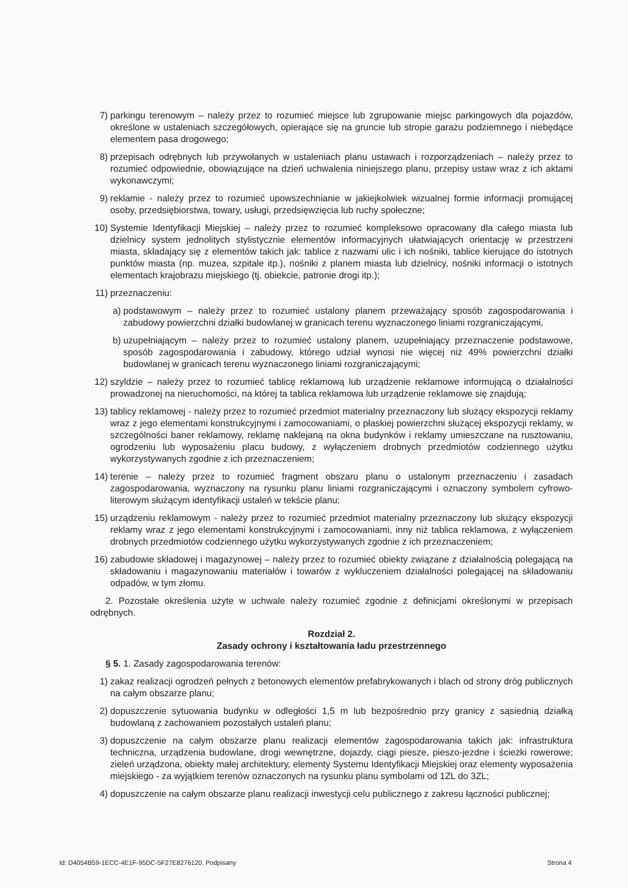7) parkingu terenowym – należy przez to rozumieć miejsce lub zgrupowanie miejsc parkingowych dla pojazdów, określone w ustaleniach szczegółowych, opierające się na gruncie lub stropie garażu podziemnego i niebędące elementem pasa drogowego;
8) przepisach odrębnych lub przywołanych w ustaleniach planu ustawach i rozporządzeniach – należy przez to rozumieć odpowiednie, obowiązujące na dzień uchwalenia niniejszego planu, przepisy ustaw wraz z ich aktami wykonawczymi;
9) reklamie - należy przez to rozumieć upowszechnianie w jakiejkolwiek wizualnej formie informacji promującej osoby, przedsiębiorstwa, towary, usługi, przedsięwzięcia lub ruchy społeczne;
10) Systemie Identyfikacji Miejskiej – należy przez to rozumieć kompleksowo opracowany dla całego miasta lub dzielnicy system jednolitych stylistycznie elementów informacyjnych ułatwiających orientację w przestrzeni miasta, składający się z elementów takich jak: tablice z nazwami ulic i ich nośniki, tablice kierujące do istotnych punktów miasta (np. muzea, szpitale itp.), nośniki z planem miasta lub dzielnicy, nośniki informacji o istotnych elementach krajobrazu miejskiego (tj. obiekcie, patronie drogi itp.);
11) przeznaczeniu:
a) podstawowym – należy przez to rozumieć ustalony planem przeważający sposób zagospodarowania i zabudowy powierzchni działki budowlanej w granicach terenu wyznaczonego liniami rozgraniczającymi,
b) uzupełniającym – należy przez to rozumieć ustalony planem, uzupełniający przeznaczenie podstawowe, sposób zagospodarowania i zabudowy, którego udział wynosi nie więcej niż 49% powierzchni działki budowlanej w granicach terenu wyznaczonego liniami rozgraniczającymi;
12) szyldzie – należy przez to rozumieć tablicę reklamową lub urządzenie reklamowe informującą o działalności prowadzonej na nieruchomości, na której ta tablica reklamowa lub urządzenie reklamowe się znajdują;
13) tablicy reklamowej - należy przez to rozumieć przedmiot materialny przeznaczony lub służący ekspozycji reklamy wraz z jego elementami konstrukcyjnymi i zamocowaniami, o płaskiej powierzchni służącej ekspozycji reklamy, w szczególności baner reklamowy, reklamę naklejaną na okna budynków i reklamy umieszczane na rusztowaniu, ogrodzeniu lub wyposażeniu placu budowy, z wyłączeniem drobnych przedmiotów codziennego użytku wykorzystywanych zgodnie z ich przeznaczeniem;
14) terenie – należy przez to rozumieć fragment obszaru planu o ustalonym przeznaczeniu i zasadach zagospodarowania, wyznaczony na rysunku planu liniami rozgraniczającymi i oznaczony symbolem cyfrowo-literowym służącym identyfikacji ustaleń w tekście planu;
15) urządzeniu reklamowym - należy przez to rozumieć przedmiot materialny przeznaczony lub służący ekspozycji reklamy wraz z jego elementami konstrukcyjnymi i zamocowaniami, inny niż tablica reklamowa, z wyłączeniem drobnych przedmiotów codziennego użytku wykorzystywanych zgodnie z ich przeznaczeniem;
16) zabudowie składowej i magazynowej – należy przez to rozumieć obiekty związane z działalnością polegającą na składowaniu i magazynowaniu materiałów i towarów z wykluczeniem działalności polegającej na składowaniu odpadów, w tym złomu.
2. Pozostałe określenia użyte w uchwale należy rozumieć zgodnie z definicjami określonymi w przepisach odrębnych.
Rozdział 2.
Zasady ochrony i kształtowania ładu przestrzennego
§ 5. 1. Zasady zagospodarowania terenów:
1) zakaz realizacji ogrodzeń pełnych z betonowych elementów prefabrykowanych i blach od strony dróg publicznych na całym obszarze planu;
2) dopuszczenie sytuowania budynku w odległości 1,5 m lub bezpośrednio przy granicy z sąsiednią działką budowlaną z zachowaniem pozostałych ustaleń planu;
3) dopuszczenie na całym obszarze planu realizacji elementów zagospodarowania takich jak: infrastruktura techniczna, urządzenia budowlane, drogi wewnętrzne, dojazdy, ciągi piesze, pieszo-jezdne i ścieżki rowerowe; zieleń urządzona, obiekty małej architektury, elementy Systemu Identyfikacji Miejskiej oraz elementy wyposażenia miejskiego - za wyjątkiem terenów oznaczonych na rysunku planu symbolami od 1ZL do 3ZL;
4) dopuszczenie na całym obszarze planu realizacji inwestycji celu publicznego z zakresu łączności publicznej;
Id: D4054B59-1ECC-4E1F-95DC-5F27E8276120. Podpisany Strona 4